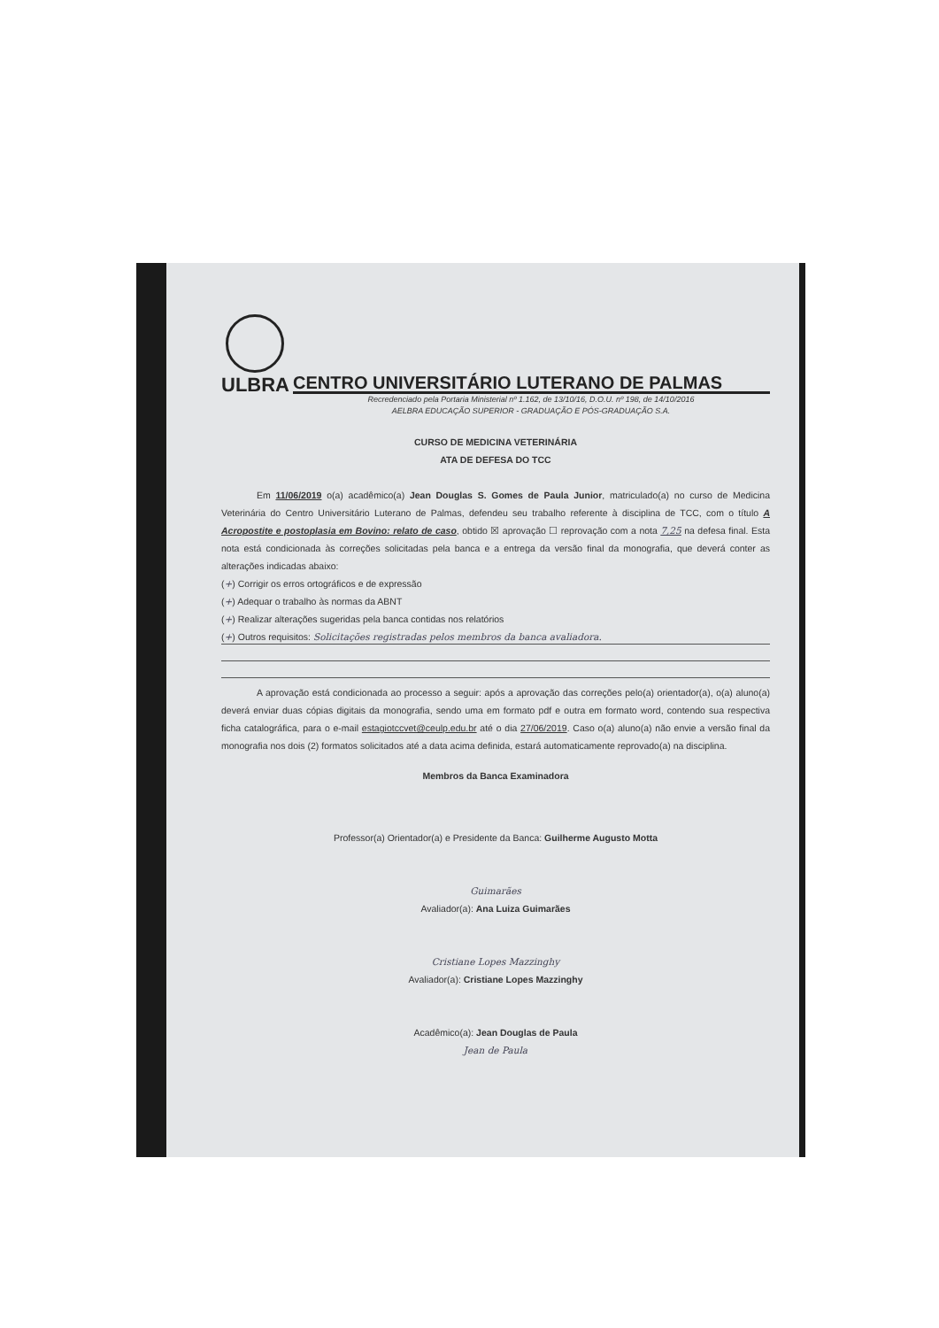ULBRA
CENTRO UNIVERSITÁRIO LUTERANO DE PALMAS
Recredenciado pela Portaria Ministerial nº 1.162, de 13/10/16, D.O.U. nº 198, de 14/10/2016
AELBRA EDUCAÇÃO SUPERIOR - GRADUAÇÃO E PÓS-GRADUAÇÃO S.A.
CURSO DE MEDICINA VETERINÁRIA
ATA DE DEFESA DO TCC
Em 11/06/2019 o(a) acadêmico(a) Jean Douglas S. Gomes de Paula Junior, matriculado(a) no curso de Medicina Veterinária do Centro Universitário Luterano de Palmas, defendeu seu trabalho referente à disciplina de TCC, com o título A Acropostite e postoplasia em Bovino: relato de caso, obtido ☒ aprovação ☐ reprovação com a nota 7,25 na defesa final. Esta nota está condicionada às correções solicitadas pela banca e a entrega da versão final da monografia, que deverá conter as alterações indicadas abaixo:
(+) Corrigir os erros ortográficos e de expressão
(+) Adequar o trabalho às normas da ABNT
(+) Realizar alterações sugeridas pela banca contidas nos relatórios
(+) Outros requisitos: Solicitações registradas pelos membros da banca avaliadora.
A aprovação está condicionada ao processo a seguir: após a aprovação das correções pelo(a) orientador(a), o(a) aluno(a) deverá enviar duas cópias digitais da monografia, sendo uma em formato pdf e outra em formato word, contendo sua respectiva ficha catalográfica, para o e-mail estagiotccvet@ceulp.edu.br até o dia 27/06/2019. Caso o(a) aluno(a) não envie a versão final da monografia nos dois (2) formatos solicitados até a data acima definida, estará automaticamente reprovado(a) na disciplina.
Membros da Banca Examinadora
Professor(a) Orientador(a) e Presidente da Banca: Guilherme Augusto Motta
Guimarães
Avaliador(a): Ana Luiza Guimarães
Cristiane Lopes Mazzinghy
Avaliador(a): Cristiane Lopes Mazzinghy
Acadêmico(a): Jean Douglas de Paula
Jean de Paula